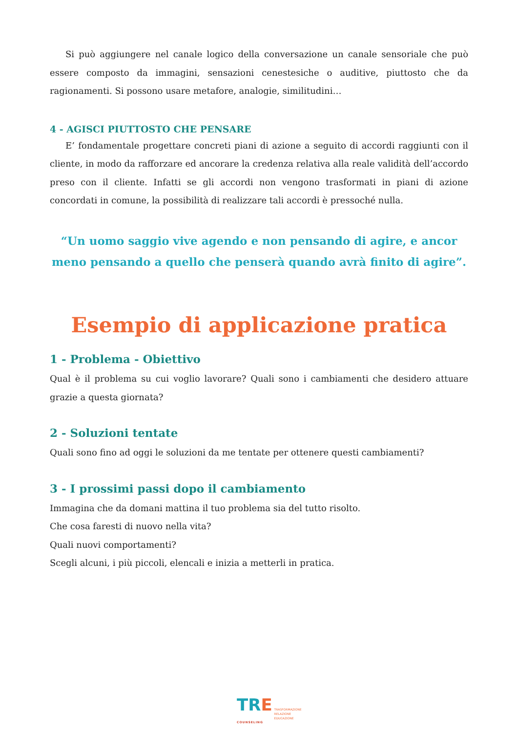Si può aggiungere nel canale logico della conversazione un canale sensoriale che può essere composto da immagini, sensazioni cenestesiche o auditive, piuttosto che da ragionamenti. Si possono usare metafore, analogie, similitudini…
4 - AGISCI PIUTTOSTO CHE PENSARE
E’ fondamentale progettare concreti piani di azione a seguito di accordi raggiunti con il cliente, in modo da rafforzare ed ancorare la credenza relativa alla reale validità dell’accordo preso con il cliente. Infatti se gli accordi non vengono trasformati in piani di azione concordati in comune, la possibilità di realizzare tali accordi è pressoché nulla.
“Un uomo saggio vive agendo e non pensando di agire, e ancor meno pensando a quello che penserà quando avrà finito di agire”.
Esempio di applicazione pratica
1 - Problema - Obiettivo
Qual è il problema su cui voglio lavorare? Quali sono i cambiamenti che desidero attuare grazie a questa giornata?
2 - Soluzioni tentate
Quali sono fino ad oggi le soluzioni da me tentate per ottenere questi cambiamenti?
3 - I prossimi passi dopo il cambiamento
Immagina che da domani mattina il tuo problema sia del tutto risolto.
Che cosa faresti di nuovo nella vita?
Quali nuovi comportamenti?
Scegli alcuni, i più piccoli, elencali e inizia a metterli in pratica.
TRE
COUNSELING
TRASFORMAZIONE
RELAZIONE
EDUCAZIONE